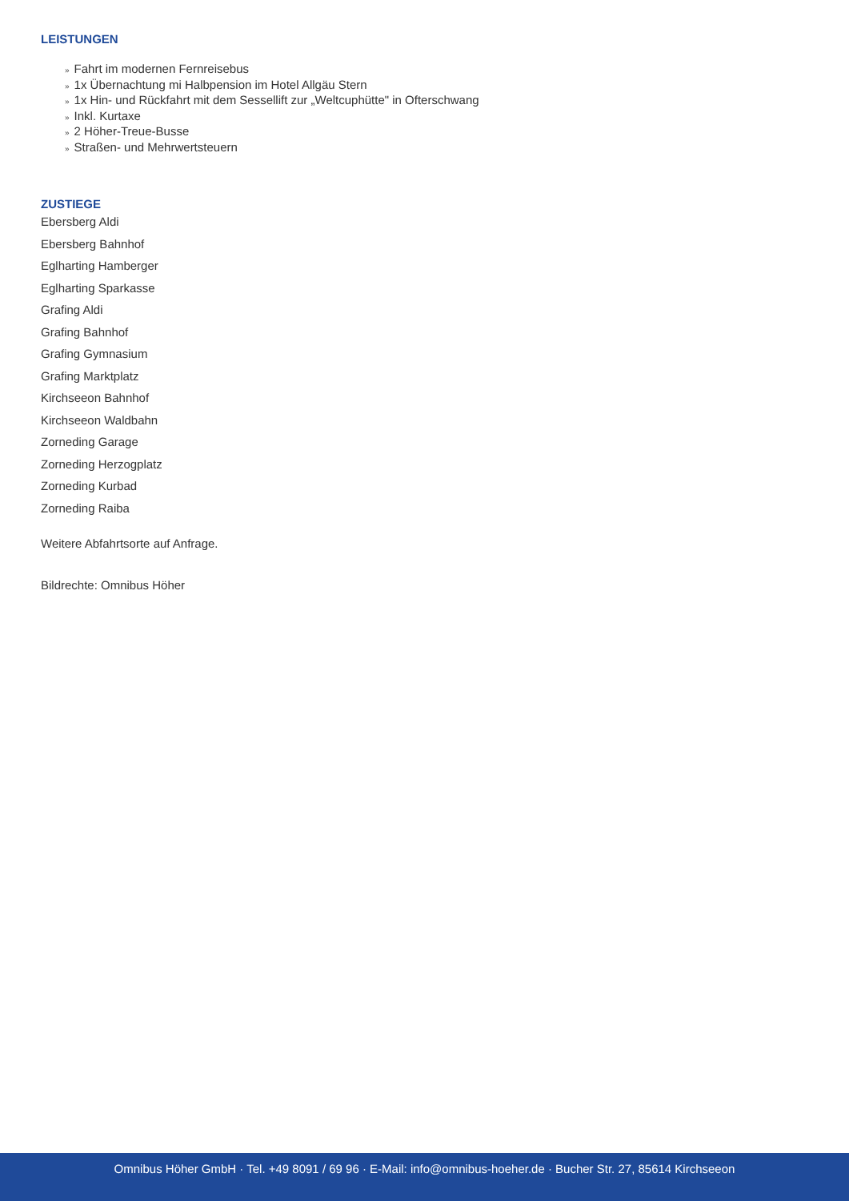LEISTUNGEN
» Fahrt im modernen Fernreisebus
» 1x Übernachtung mi Halbpension im Hotel Allgäu Stern
» 1x Hin- und Rückfahrt mit dem Sessellift zur „Weltcuphütte" in Ofterschwang
» Inkl. Kurtaxe
» 2 Höher-Treue-Busse
» Straßen- und Mehrwertsteuern
ZUSTIEGE
Ebersberg Aldi
Ebersberg Bahnhof
Eglharting Hamberger
Eglharting Sparkasse
Grafing Aldi
Grafing Bahnhof
Grafing Gymnasium
Grafing Marktplatz
Kirchseeon Bahnhof
Kirchseeon Waldbahn
Zorneding Garage
Zorneding Herzogplatz
Zorneding Kurbad
Zorneding Raiba
Weitere Abfahrtsorte auf Anfrage.
Bildrechte: Omnibus Höher
Omnibus Höher GmbH · Tel. +49 8091 / 69 96 · E-Mail: info@omnibus-hoeher.de · Bucher Str. 27, 85614 Kirchseeon